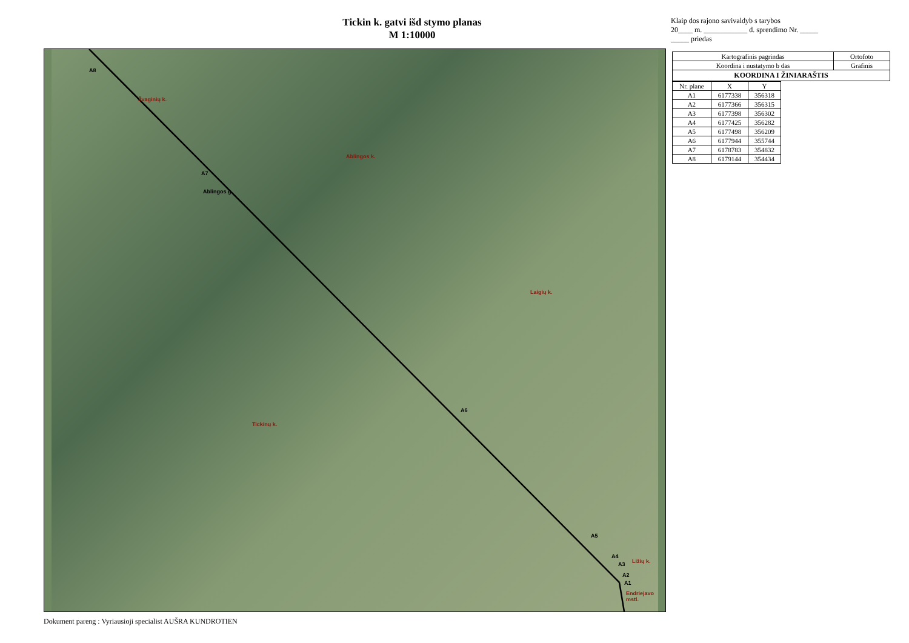Tickin k. gatvi išd stymo planas
M 1:10000
Klaip dos rajono savivaldyb s tarybos
20____ m. ____________ d. sprendimo Nr. _____
_____ priedas
A8
Žvaginių k.
Ablingos k.
A7
Ablingos g.
Laigių k.
A6
Tickinų k.
A5
A4
A3
A2
A1
Ližių k.
Endriejavo mstl.
| Kartografinis pagrindas | Ortofoto |
| Koordina i nustatymo b das | Grafinis |
| KOORDINA I ŽINIARAŠTIS | |
| Nr. plane | X | Y |
| --- | --- | --- |
| A1 | 6177338 | 356318 |
| A2 | 6177366 | 356315 |
| A3 | 6177398 | 356302 |
| A4 | 6177425 | 356282 |
| A5 | 6177498 | 356209 |
| A6 | 6177944 | 355744 |
| A7 | 6178783 | 354832 |
| A8 | 6179144 | 354434 |
Dokument pareng : Vyriausioji specialist AUŠRA KUNDROTIEN